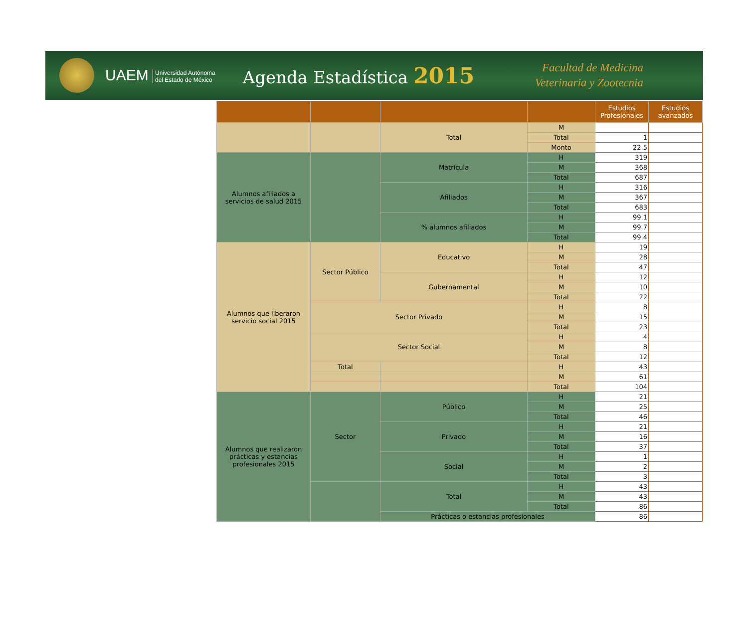UAEM Universidad Autónoma
del Estado de México
Agenda Estadística 2015
Facultad de Medicina
Veterinaria y Zootecnia
| | | | | Estudios Profesionales | Estudios avanzados |
| --- | --- | --- | --- | --- | --- |
| | | Total | M | | |
| | | | Total | 1 | |
| | | | Monto | 22.5 | |
| Alumnos afiliados a servicios de salud 2015 | | Matrícula | H | 319 | |
| | | | M | 368 | |
| | | | Total | 687 | |
| | | Afiliados | H | 316 | |
| | | | M | 367 | |
| | | | Total | 683 | |
| | | % alumnos afiliados | H | 99.1 | |
| | | | M | 99.7 | |
| | | | Total | 99.4 | |
| Alumnos que liberaron servicio social 2015 | Sector Público | Educativo | H | 19 | |
| | | | M | 28 | |
| | | | Total | 47 | |
| | | Gubernamental | H | 12 | |
| | | | M | 10 | |
| | | | Total | 22 | |
| | Sector Privado | | H | 8 | |
| | | | M | 15 | |
| | | | Total | 23 | |
| | Sector Social | | H | 4 | |
| | | | M | 8 | |
| | | | Total | 12 | |
| | Total | | H | 43 | |
| | | | M | 61 | |
| | | | Total | 104 | |
| Alumnos que realizaron prácticas y estancias profesionales 2015 | Sector | Público | H | 21 | |
| | | | M | 25 | |
| | | | Total | 46 | |
| | | Privado | H | 21 | |
| | | | M | 16 | |
| | | | Total | 37 | |
| | | Social | H | 1 | |
| | | | M | 2 | |
| | | | Total | 3 | |
| | | Total | H | 43 | |
| | | | M | 43 | |
| | | | Total | 86 | |
| | | Prácticas o estancias profesionales | | 86 | |